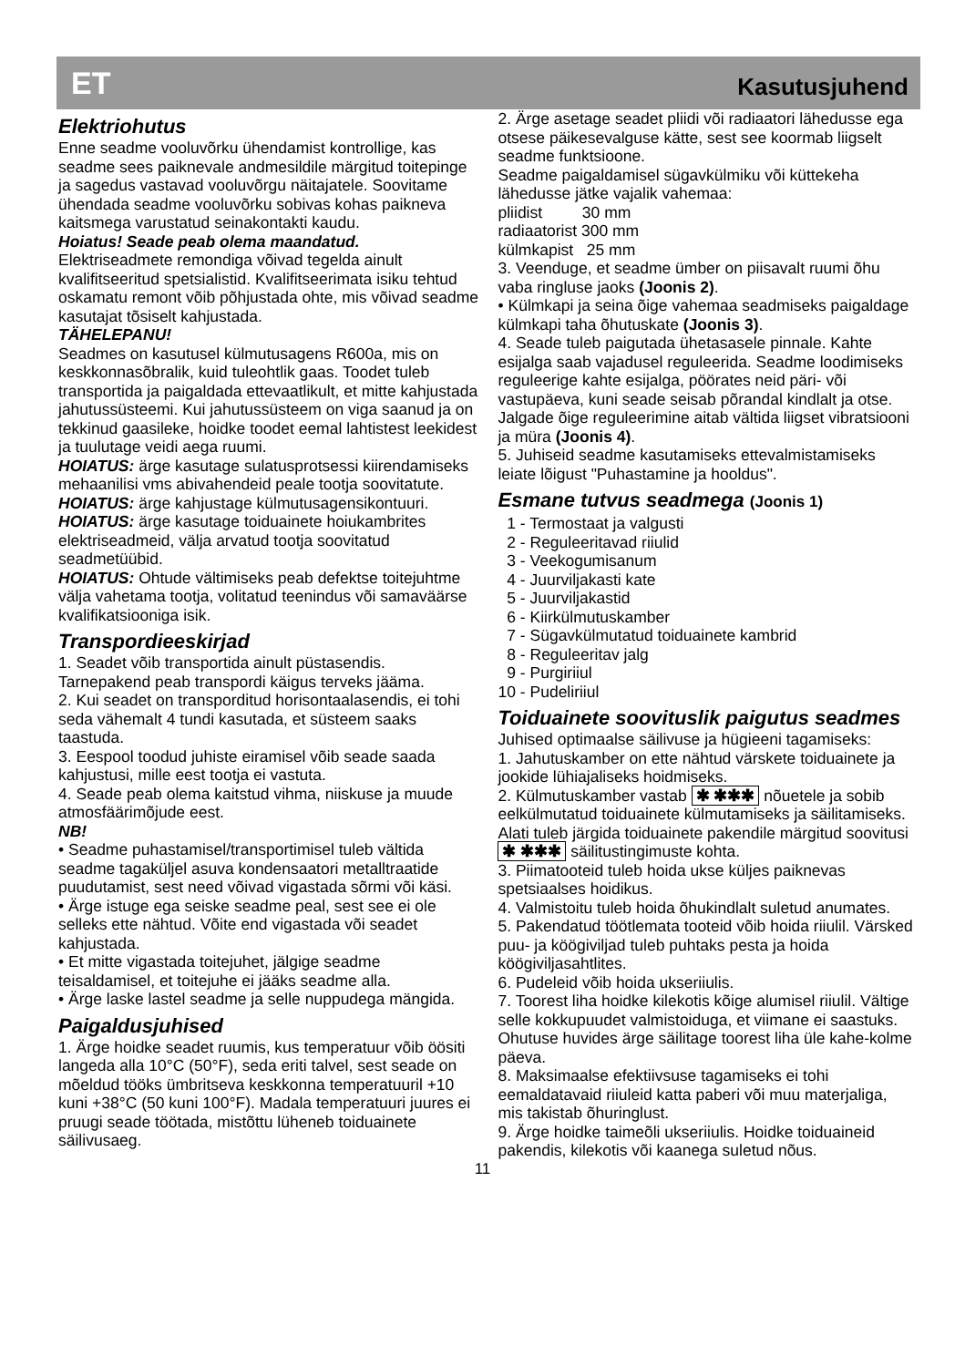ET Kasutusjuhend
Elektriohutus
Enne seadme vooluvõrku ühendamist kontrollige, kas seadme sees paiknevale andmesildile märgitud toitepinge ja sagedus vastavad vooluvõrgu näitajatele. Soovitame ühendada seadme vooluvõrku sobivas kohas paikneva kaitsmega varustatud seinakontakti kaudu.
Hoiatus! Seade peab olema maandatud.
Elektriseadmete remondiga võivad tegelda ainult kvalifitseeritud spetsialistid. Kvalifitseerimata isiku tehtud oskamatu remont võib põhjustada ohte, mis võivad seadme kasutajat tõsiselt kahjustada.
TÄHELEPANU!
Seadmes on kasutusel külmutusagens R600a, mis on keskkonnasõbralik, kuid tuleohtlik gaas. Toodet tuleb transportida ja paigaldada ettevaatlikult, et mitte kahjustada jahutussüsteemi. Kui jahutussüsteem on viga saanud ja on tekkinud gaasileke, hoidke toodet eemal lahtistest leekidest ja tuulutage veidi aega ruumi.
HOIATUS: ärge kasutage sulatusprotsessi kiirendamiseks mehaanilisi vms abivahendeid peale tootja soovitatute.
HOIATUS: ärge kahjustage külmutusagensikontuuri.
HOIATUS: ärge kasutage toiduainete hoiukambrites elektriseadmeid, välja arvatud tootja soovitatud seadmetüübid.
HOIATUS: Ohtude vältimiseks peab defektse toitejuhtme välja vahetama tootja, volitatud teenindus või samaväärse kvalifikatsiooniga isik.
Transpordieeskirjad
1. Seadet võib transportida ainult püstasendis. Tarnepakend peab transpordi käigus terveks jääma.
2. Kui seadet on transporditud horisontaalasendis, ei tohi seda vähemalt 4 tundi kasutada, et süsteem saaks taastuda.
3. Eespool toodud juhiste eiramisel võib seade saada kahjustusi, mille eest tootja ei vastuta.
4. Seade peab olema kaitstud vihma, niiskuse ja muude atmosfäärimõjude eest.
NB!
• Seadme puhastamisel/transportimisel tuleb vältida seadme tagaküljel asuva kondensaatori metalltraatide puudutamist, sest need võivad vigastada sõrmi või käsi.
• Ärge istuge ega seiske seadme peal, sest see ei ole selleks ette nähtud. Võite end vigastada või seadet kahjustada.
• Et mitte vigastada toitejuhet, jälgige seadme teisaldamisel, et toitejuhe ei jääks seadme alla.
• Ärge laske lastel seadme ja selle nuppudega mängida.
Paigaldusjuhised
1. Ärge hoidke seadet ruumis, kus temperatuur võib öösiti langeda alla 10°C (50°F), seda eriti talvel, sest seade on mõeldud tööks ümbritseva keskkonna temperatuuril +10 kuni +38°C (50 kuni 100°F). Madala temperatuuri juures ei pruugi seade töötada, mistõttu lüheneb toiduainete säilivusaeg.
2. Ärge asetage seadet pliidi või radiaatori lähedusse ega otsese päikesevalguse kätte, sest see koormab liigselt seadme funktsioone.
Seadme paigaldamisel sügavkülmiku või küttekeha lähedusse jätke vajalik vahemaa:
pliidist 30 mm
radiaatorist 300 mm
külmkapist 25 mm
3. Veenduge, et seadme ümber on piisavalt ruumi õhu vaba ringluse jaoks (Joonis 2).
• Külmkapi ja seina õige vahemaa seadmiseks paigaldage külmkapi taha õhutuskate (Joonis 3).
4. Seade tuleb paigutada ühetasasele pinnale. Kahte esijalga saab vajadusel reguleerida. Seadme loodimiseks reguleerige kahte esijalga, pöörates neid päri- või vastupäeva, kuni seade seisab põrandal kindlalt ja otse. Jalgade õige reguleerimine aitab vältida liigset vibratsiooni ja müra (Joonis 4).
5. Juhiseid seadme kasutamiseks ettevalmistamiseks leiate lõigust "Puhastamine ja hooldus".
Esmane tutvus seadmega (Joonis 1)
1 - Termostaat ja valgusti
2 - Reguleeritavad riiulid
3 - Veekogumisanum
4 - Juurviljakasti kate
5 - Juurviljakastid
6 - Kiirkülmutuskamber
7 - Sügavkülmutatud toiduainete kambrid
8 - Reguleeritav jalg
9 - Purgiriiul
10 - Pudeliriiul
Toiduainete soovituslik paigutus seadmes
Juhised optimaalse säilivuse ja hügieeni tagamiseks:
1. Jahutuskamber on ette nähtud värskete toiduainete ja jookide lühiajaliseks hoidmiseks.
2. Külmutuskamber vastab ✱ ✱✱✱ nõuetele ja sobib eelkülmutatud toiduainete külmutamiseks ja säilitamiseks. Alati tuleb järgida toiduainete pakendile märgitud soovitusi ✱ ✱✱✱ säilitustingimuste kohta.
3. Piimatooteid tuleb hoida ukse küljes paiknevas spetsiaalses hoidikus.
4. Valmistoitu tuleb hoida õhukindlalt suletud anumates.
5. Pakendatud töötlemata tooteid võib hoida riiulil. Värsked puu- ja köögiviljad tuleb puhtaks pesta ja hoida köögiviljasahtlites.
6. Pudeleid võib hoida ukseriiulis.
7. Toorest liha hoidke kilekotis kõige alumisel riiulil. Vältige selle kokkupuudet valmistoiduga, et viimane ei saastuks. Ohutuse huvides ärge säilitage toorest liha üle kahe-kolme päeva.
8. Maksimaalse efektiivsuse tagamiseks ei tohi eemaldatavaid riiuleid katta paberi või muu materjaliga, mis takistab õhuringlust.
9. Ärge hoidke taimeõli ukseriiulis. Hoidke toiduaineid pakendis, kilekotis või kaanega suletud nõus.
11